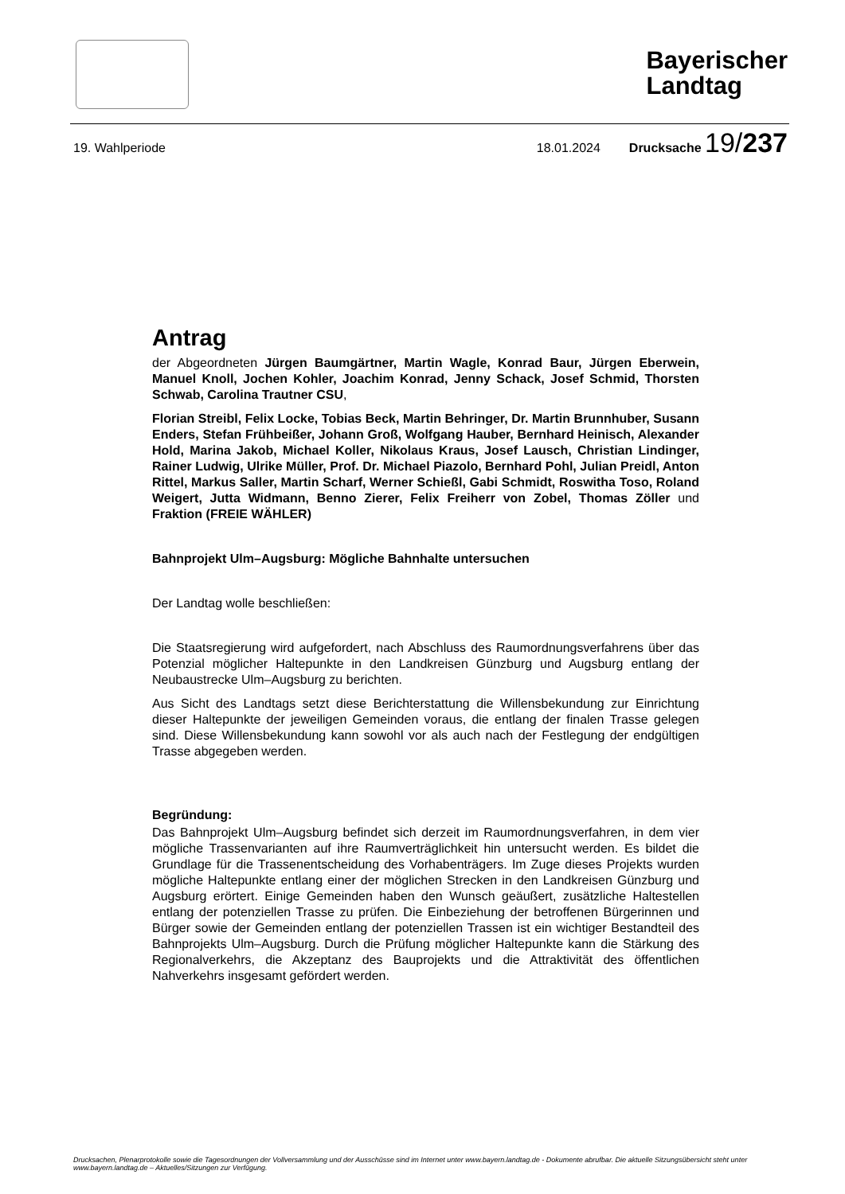Bayerischer
Landtag
19. Wahlperiode 18.01.2024 Drucksache 19/237
Antrag
der Abgeordneten Jürgen Baumgärtner, Martin Wagle, Konrad Baur, Jürgen Eberwein, Manuel Knoll, Jochen Kohler, Joachim Konrad, Jenny Schack, Josef Schmid, Thorsten Schwab, Carolina Trautner CSU,
Florian Streibl, Felix Locke, Tobias Beck, Martin Behringer, Dr. Martin Brunnhuber, Susann Enders, Stefan Frühbeißer, Johann Groß, Wolfgang Hauber, Bernhard Heinisch, Alexander Hold, Marina Jakob, Michael Koller, Nikolaus Kraus, Josef Lausch, Christian Lindinger, Rainer Ludwig, Ulrike Müller, Prof. Dr. Michael Piazolo, Bernhard Pohl, Julian Preidl, Anton Rittel, Markus Saller, Martin Scharf, Werner Schießl, Gabi Schmidt, Roswitha Toso, Roland Weigert, Jutta Widmann, Benno Zierer, Felix Freiherr von Zobel, Thomas Zöller und Fraktion (FREIE WÄHLER)
Bahnprojekt Ulm–Augsburg: Mögliche Bahnhalte untersuchen
Der Landtag wolle beschließen:
Die Staatsregierung wird aufgefordert, nach Abschluss des Raumordnungsverfahrens über das Potenzial möglicher Haltepunkte in den Landkreisen Günzburg und Augsburg entlang der Neubaustrecke Ulm–Augsburg zu berichten.
Aus Sicht des Landtags setzt diese Berichterstattung die Willensbekundung zur Einrichtung dieser Haltepunkte der jeweiligen Gemeinden voraus, die entlang der finalen Trasse gelegen sind. Diese Willensbekundung kann sowohl vor als auch nach der Festlegung der endgültigen Trasse abgegeben werden.
Begründung:
Das Bahnprojekt Ulm–Augsburg befindet sich derzeit im Raumordnungsverfahren, in dem vier mögliche Trassenvarianten auf ihre Raumverträglichkeit hin untersucht werden. Es bildet die Grundlage für die Trassenentscheidung des Vorhabenträgers. Im Zuge dieses Projekts wurden mögliche Haltepunkte entlang einer der möglichen Strecken in den Landkreisen Günzburg und Augsburg erörtert. Einige Gemeinden haben den Wunsch geäußert, zusätzliche Haltestellen entlang der potenziellen Trasse zu prüfen. Die Einbeziehung der betroffenen Bürgerinnen und Bürger sowie der Gemeinden entlang der potenziellen Trassen ist ein wichtiger Bestandteil des Bahnprojekts Ulm–Augsburg. Durch die Prüfung möglicher Haltepunkte kann die Stärkung des Regionalverkehrs, die Akzeptanz des Bauprojekts und die Attraktivität des öffentlichen Nahverkehrs insgesamt gefördert werden.
Drucksachen, Plenarprotokolle sowie die Tagesordnungen der Vollversammlung und der Ausschüsse sind im Internet unter www.bayern.landtag.de - Dokumente abrufbar. Die aktuelle Sitzungsübersicht steht unter www.bayern.landtag.de – Aktuelles/Sitzungen zur Verfügung.